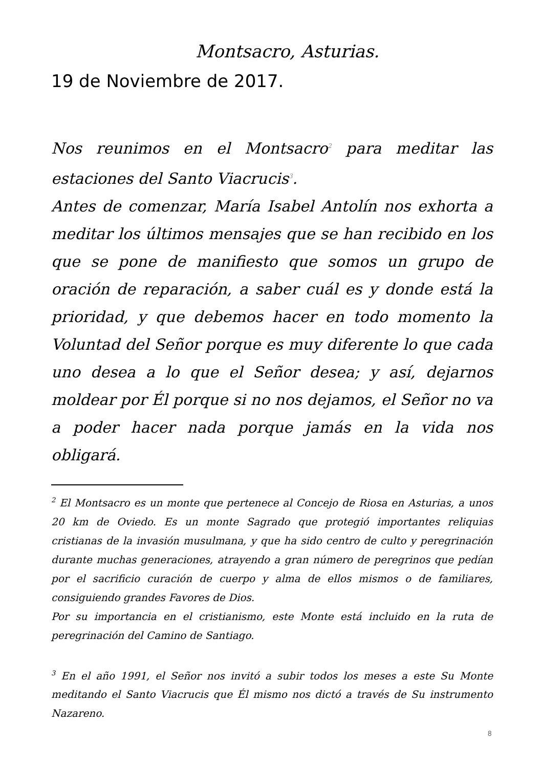Montsacro, Asturias.
19 de Noviembre de 2017.
Nos reunimos en el Montsacro<sup>2</sup> para meditar las estaciones del Santo Viacrucis<sup>3</sup>.
Antes de comenzar, María Isabel Antolín nos exhorta a meditar los últimos mensajes que se han recibido en los que se pone de manifiesto que somos un grupo de oración de reparación, a saber cuál es y donde está la prioridad, y que debemos hacer en todo momento la Voluntad del Señor porque es muy diferente lo que cada uno desea a lo que el Señor desea; y así, dejarnos moldear por Él porque si no nos dejamos, el Señor no va a poder hacer nada porque jamás en la vida nos obligará.
<sup>2</sup> El Montsacro es un monte que pertenece al Concejo de Riosa en Asturias, a unos 20 km de Oviedo. Es un monte Sagrado que protegió importantes reliquias cristianas de la invasión musulmana, y que ha sido centro de culto y peregrinación durante muchas generaciones, atrayendo a gran número de peregrinos que pedían por el sacrificio curación de cuerpo y alma de ellos mismos o de familiares, consiguiendo grandes Favores de Dios.
Por su importancia en el cristianismo, este Monte está incluido en la ruta de peregrinación del Camino de Santiago.
<sup>3</sup> En el año 1991, el Señor nos invitó a subir todos los meses a este Su Monte meditando el Santo Viacrucis que Él mismo nos dictó a través de Su instrumento Nazareno.
8